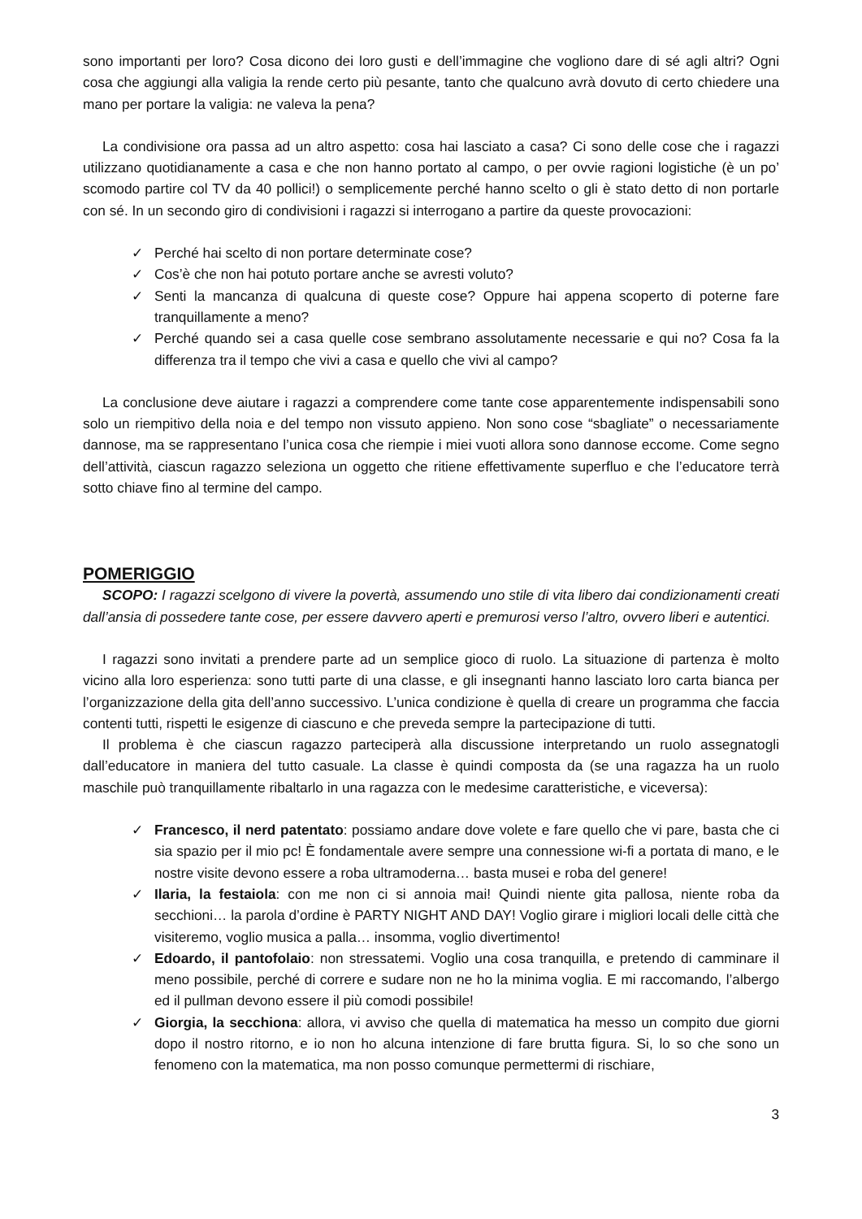sono importanti per loro? Cosa dicono dei loro gusti e dell’immagine che vogliono dare di sé agli altri? Ogni cosa che aggiungi alla valigia la rende certo più pesante, tanto che qualcuno avrà dovuto di certo chiedere una mano per portare la valigia: ne valeva la pena?
La condivisione ora passa ad un altro aspetto: cosa hai lasciato a casa? Ci sono delle cose che i ragazzi utilizzano quotidianamente a casa e che non hanno portato al campo, o per ovvie ragioni logistiche (è un po’ scomodo partire col TV da 40 pollici!) o semplicemente perché hanno scelto o gli è stato detto di non portarle con sé. In un secondo giro di condivisioni i ragazzi si interrogano a partire da queste provocazioni:
✓ Perché hai scelto di non portare determinate cose?
✓ Cos’è che non hai potuto portare anche se avresti voluto?
✓ Senti la mancanza di qualcuna di queste cose? Oppure hai appena scoperto di poterne fare tranquillamente a meno?
✓ Perché quando sei a casa quelle cose sembrano assolutamente necessarie e qui no? Cosa fa la differenza tra il tempo che vivi a casa e quello che vivi al campo?
La conclusione deve aiutare i ragazzi a comprendere come tante cose apparentemente indispensabili sono solo un riempitivo della noia e del tempo non vissuto appieno. Non sono cose “sbagliate” o necessariamente dannose, ma se rappresentano l’unica cosa che riempie i miei vuoti allora sono dannose eccome. Come segno dell’attività, ciascun ragazzo seleziona un oggetto che ritiene effettivamente superfluo e che l’educatore terrà sotto chiave fino al termine del campo.
POMERIGGIO
SCOPO: I ragazzi scelgono di vivere la povertà, assumendo uno stile di vita libero dai condizionamenti creati dall’ansia di possedere tante cose, per essere davvero aperti e premurosi verso l’altro, ovvero liberi e autentici.
I ragazzi sono invitati a prendere parte ad un semplice gioco di ruolo. La situazione di partenza è molto vicino alla loro esperienza: sono tutti parte di una classe, e gli insegnanti hanno lasciato loro carta bianca per l’organizzazione della gita dell’anno successivo. L’unica condizione è quella di creare un programma che faccia contenti tutti, rispetti le esigenze di ciascuno e che preveda sempre la partecipazione di tutti.
Il problema è che ciascun ragazzo parteciperà alla discussione interpretando un ruolo assegnatogli dall’educatore in maniera del tutto casuale. La classe è quindi composta da (se una ragazza ha un ruolo maschile può tranquillamente ribaltarlo in una ragazza con le medesime caratteristiche, e viceversa):
✓ Francesco, il nerd patentato: possiamo andare dove volete e fare quello che vi pare, basta che ci sia spazio per il mio pc! È fondamentale avere sempre una connessione wi-fi a portata di mano, e le nostre visite devono essere a roba ultramoderna… basta musei e roba del genere!
✓ Ilaria, la festaiola: con me non ci si annoia mai! Quindi niente gita pallosa, niente roba da secchioni… la parola d’ordine è PARTY NIGHT AND DAY! Voglio girare i migliori locali delle città che visiteremo, voglio musica a palla… insomma, voglio divertimento!
✓ Edoardo, il pantofolaio: non stressatemi. Voglio una cosa tranquilla, e pretendo di camminare il meno possibile, perché di correre e sudare non ne ho la minima voglia. E mi raccomando, l’albergo ed il pullman devono essere il più comodi possibile!
✓ Giorgia, la secchiona: allora, vi avviso che quella di matematica ha messo un compito due giorni dopo il nostro ritorno, e io non ho alcuna intenzione di fare brutta figura. Si, lo so che sono un fenomeno con la matematica, ma non posso comunque permettermi di rischiare,
3